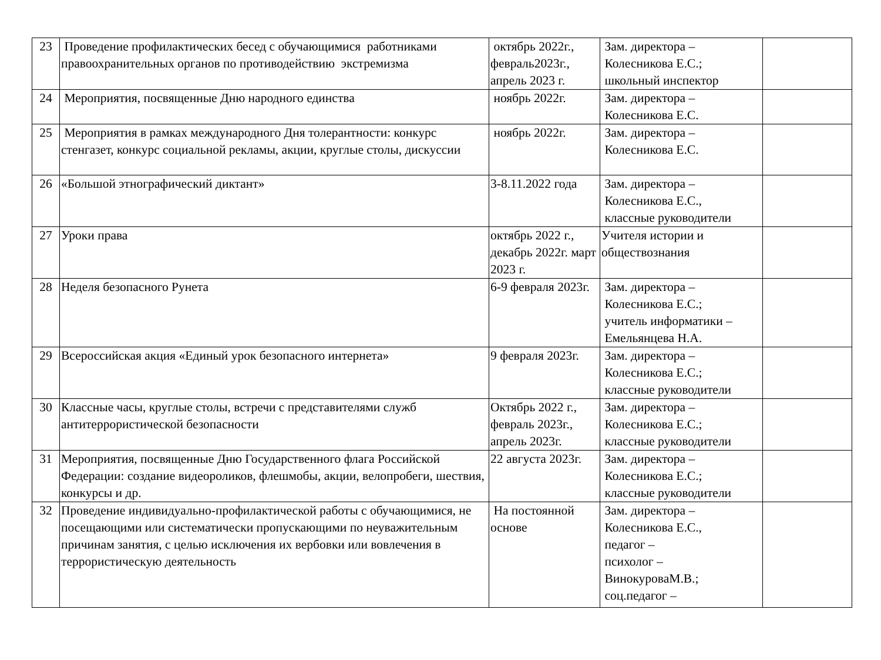| 23 | Проведение профилактических бесед с обучающимися работниками правоохранительных органов по противодействию экстремизма | октябрь 2022г., февраль2023г., апрель 2023 г. | Зам. директора – Колесникова Е.С.; школьный инспектор | |
| 24 | Мероприятия, посвященные Дню народного единства | ноябрь 2022г. | Зам. директора – Колесникова Е.С. | |
| 25 | Мероприятия в рамках международного Дня толерантности: конкурс стенгазет, конкурс социальной рекламы, акции, круглые столы, дискуссии | ноябрь 2022г. | Зам. директора – Колесникова Е.С. | |
| 26 | «Большой этнографический диктант» | 3-8.11.2022 года | Зам. директора – Колесникова Е.С., классные руководители | |
| 27 | Уроки права | октябрь 2022 г., декабрь 2022г. март 2023 г. | Учителя истории и обществознания | |
| 28 | Неделя безопасного Рунета | 6-9 февраля 2023г. | Зам. директора – Колесникова Е.С.; учитель информатики – Емельянцева Н.А. | |
| 29 | Всероссийская акция «Единый урок безопасного интернета» | 9 февраля 2023г. | Зам. директора – Колесникова Е.С.; классные руководители | |
| 30 | Классные часы, круглые столы, встречи с представителями служб антитеррористической безопасности | Октябрь 2022 г., февраль 2023г., апрель 2023г. | Зам. директора – Колесникова Е.С.; классные руководители | |
| 31 | Мероприятия, посвященные Дню Государственного флага Российской Федерации: создание видеороликов, флешмобы, акции, велопробеги, шествия, конкурсы и др. | 22 августа 2023г. | Зам. директора – Колесникова Е.С.; классные руководители | |
| 32 | Проведение индивидуально-профилактической работы с обучающимися, не посещающими или систематически пропускающими по неуважительным причинам занятия, с целью исключения их вербовки или вовлечения в террористическую деятельность | На постоянной основе | Зам. директора – Колесникова Е.С., педагог – психолог – ВинокуроваМ.В.; соц.педагог – | |